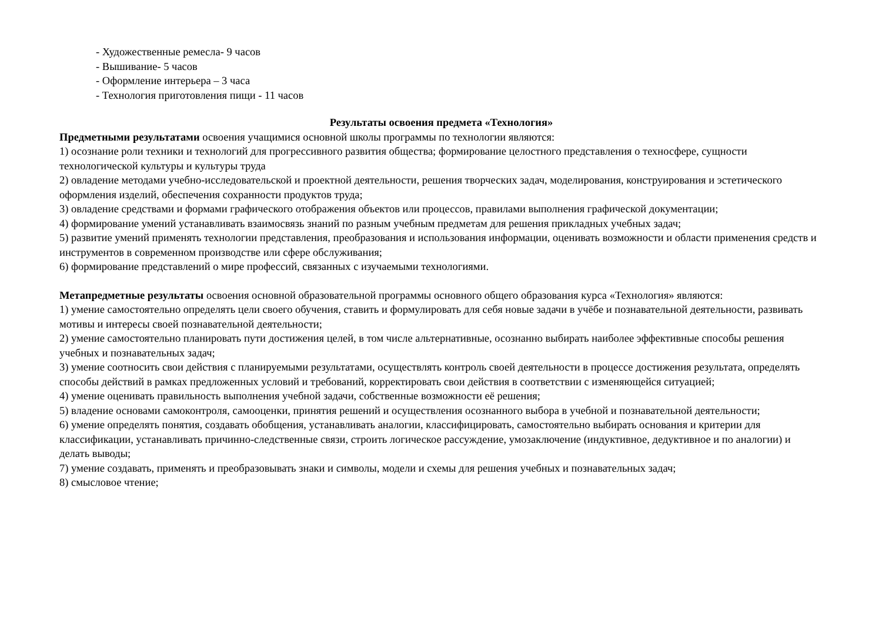- Художественные ремесла- 9 часов
- Вышивание- 5 часов
- Оформление интерьера – 3 часа
- Технология приготовления пищи - 11 часов
Результаты освоения предмета «Технология»
Предметными результатами освоения учащимися основной школы программы по технологии являются:
1) осознание роли техники и технологий для прогрессивного развития общества; формирование целостного представления о техносфере, сущности технологической культуры и культуры труда
2) овладение методами учебно-исследовательской и проектной деятельности, решения творческих задач, моделирования, конструирования и эстетического оформления изделий, обеспечения сохранности продуктов труда;
3) овладение средствами и формами графического отображения объектов или процессов, правилами выполнения графической документации;
4) формирование умений устанавливать взаимосвязь знаний по разным учебным предметам для решения прикладных учебных задач;
5) развитие умений применять технологии представления, преобразования и использования информации, оценивать возможности и области применения средств и инструментов в современном производстве или сфере обслуживания;
6) формирование представлений о мире профессий, связанных с изучаемыми технологиями.
Метапредметные результаты освоения основной образовательной программы основного общего образования курса «Технология» являются:
1) умение самостоятельно определять цели своего обучения, ставить и формулировать для себя новые задачи в учёбе и познавательной деятельности, развивать мотивы и интересы своей познавательной деятельности;
2) умение самостоятельно планировать пути достижения целей, в том числе альтернативные, осознанно выбирать наиболее эффективные способы решения учебных и познавательных задач;
3) умение соотносить свои действия с планируемыми результатами, осуществлять контроль своей деятельности в процессе достижения результата, определять способы действий в рамках предложенных условий и требований, корректировать свои действия в соответствии с изменяющейся ситуацией;
4) умение оценивать правильность выполнения учебной задачи, собственные возможности её решения;
5) владение основами самоконтроля, самооценки, принятия решений и осуществления осознанного выбора в учебной и познавательной деятельности;
6) умение определять понятия, создавать обобщения, устанавливать аналогии, классифицировать, самостоятельно выбирать основания и критерии для классификации, устанавливать причинно-следственные связи, строить логическое рассуждение, умозаключение (индуктивное, дедуктивное и по аналогии) и делать выводы;
7) умение создавать, применять и преобразовывать знаки и символы, модели и схемы для решения учебных и познавательных задач;
8) смысловое чтение;